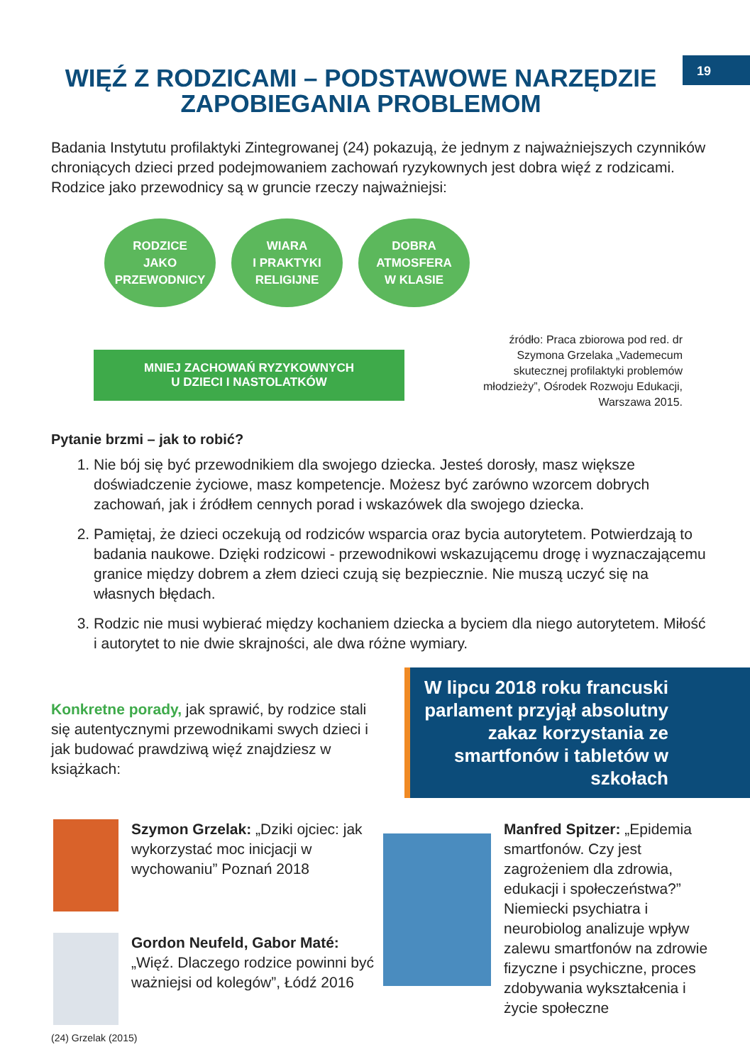19
WIĘŹ Z RODZICAMI – PODSTAWOWE NARZĘDZIE ZAPOBIEGANIA PROBLEMOM
Badania Instytutu profilaktyki Zintegrowanej (24) pokazują, że jednym z najważniejszych czynników chroniących dzieci przed podejmowaniem zachowań ryzykownych jest dobra więź z rodzicami. Rodzice jako przewodnicy są w gruncie rzeczy najważniejsi:
RODZICE
JAKO
PRZEWODNICY
WIARA
I PRAKTYKI
RELIGIJNE
DOBRA
ATMOSFERA
W KLASIE
MNIEJ ZACHOWAŃ RYZYKOWNYCH
U DZIECI I NASTOLATKÓW
źródło: Praca zbiorowa pod red. dr Szymona Grzelaka „Vademecum skutecznej profilaktyki problemów młodzieży”, Ośrodek Rozwoju Edukacji, Warszawa 2015.
Pytanie brzmi – jak to robić?
1. Nie bój się być przewodnikiem dla swojego dziecka. Jesteś dorosły, masz większe doświadczenie życiowe, masz kompetencje. Możesz być zarówno wzorcem dobrych zachowań, jak i źródłem cennych porad i wskazówek dla swojego dziecka.
2. Pamiętaj, że dzieci oczekują od rodziców wsparcia oraz bycia autorytetem. Potwierdzają to badania naukowe. Dzięki rodzicowi - przewodnikowi wskazującemu drogę i wyznaczającemu granice między dobrem a złem dzieci czują się bezpiecznie. Nie muszą uczyć się na własnych błędach.
3. Rodzic nie musi wybierać między kochaniem dziecka a byciem dla niego autorytetem. Miłość i autorytet to nie dwie skrajności, ale dwa różne wymiary.
Konkretne porady, jak sprawić, by rodzice stali się autentycznymi przewodnikami swych dzieci i jak budować prawdziwą więź znajdziesz w książkach:
W lipcu 2018 roku francuski parlament przyjął absolutny zakaz korzystania ze smartfonów i tabletów w szkołach
Szymon Grzelak: „Dziki ojciec: jak wykorzystać moc inicjacji w wychowaniu” Poznań 2018
Gordon Neufeld, Gabor Maté: „Więź. Dlaczego rodzice powinni być ważniejsi od kolegów”, Łódź 2016
Manfred Spitzer: „Epidemia smartfonów. Czy jest zagrożeniem dla zdrowia, edukacji i społeczeństwa?” Niemiecki psychiatra i neurobiolog analizuje wpływ zalewu smartfonów na zdrowie fizyczne i psychiczne, proces zdobywania wykształcenia i życie społeczne
(24) Grzelak (2015)